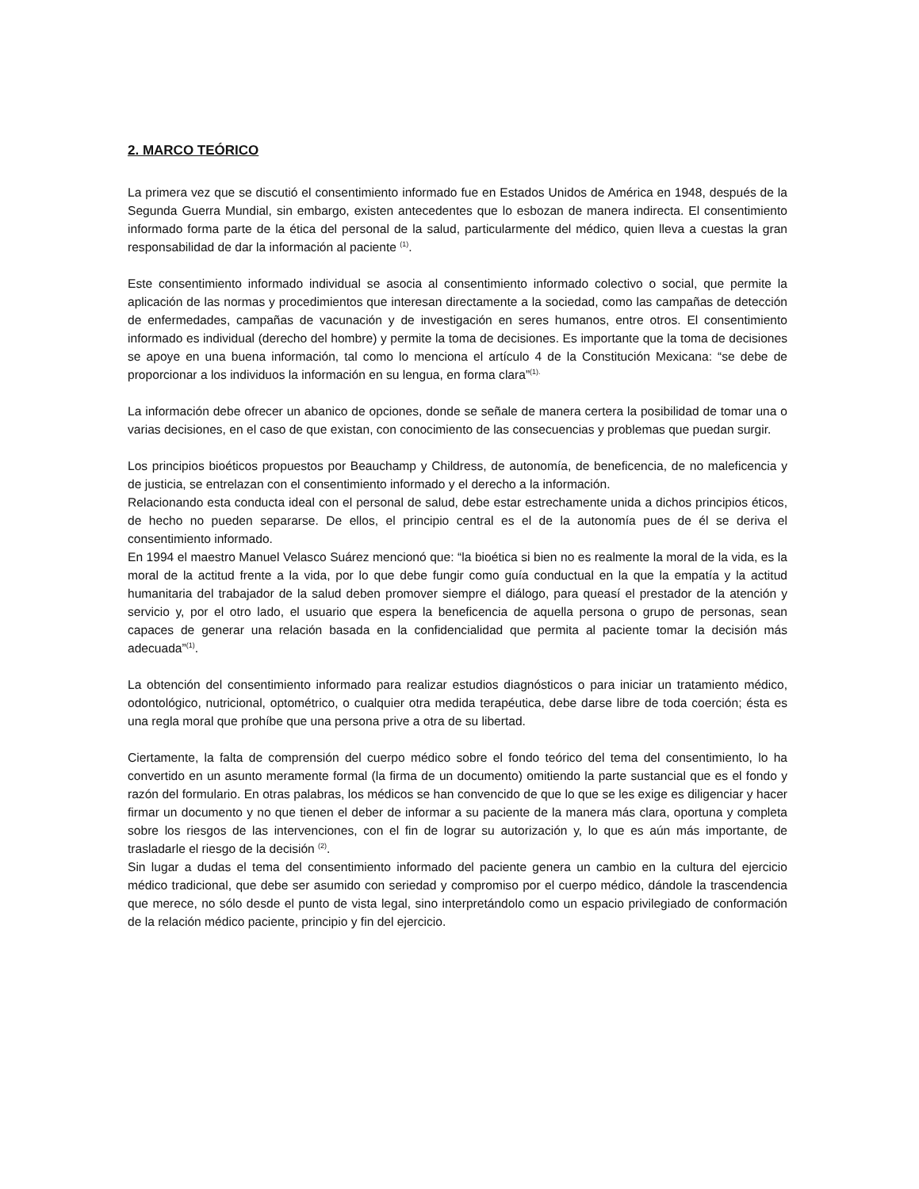2. MARCO TEÓRICO
La primera vez que se discutió el consentimiento informado fue en Estados Unidos de América en 1948, después de la Segunda Guerra Mundial, sin embargo, existen antecedentes que lo esbozan de manera indirecta. El consentimiento informado forma parte de la ética del personal de la salud, particularmente del médico, quien lleva a cuestas la gran responsabilidad de dar la información al paciente <sup>(1)</sup>.
Este consentimiento informado individual se asocia al consentimiento informado colectivo o social, que permite la aplicación de las normas y procedimientos que interesan directamente a la sociedad, como las campañas de detección de enfermedades, campañas de vacunación y de investigación en seres humanos, entre otros. El consentimiento informado es individual (derecho del hombre) y permite la toma de decisiones. Es importante que la toma de decisiones se apoye en una buena información, tal como lo menciona el artículo 4 de la Constitución Mexicana: “se debe de proporcionar a los individuos la información en su lengua, en forma clara”<sup>(1).</sup>
La información debe ofrecer un abanico de opciones, donde se señale de manera certera la posibilidad de tomar una o varias decisiones, en el caso de que existan, con conocimiento de las consecuencias y problemas que puedan surgir.
Los principios bioéticos propuestos por Beauchamp y Childress, de autonomía, de beneficencia, de no maleficencia y de justicia, se entrelazan con el consentimiento informado y el derecho a la información.
Relacionando esta conducta ideal con el personal de salud, debe estar estrechamente unida a dichos principios éticos, de hecho no pueden separarse. De ellos, el principio central es el de la autonomía pues de él se deriva el consentimiento informado.
En 1994 el maestro Manuel Velasco Suárez mencionó que: “la bioética si bien no es realmente la moral de la vida, es la moral de la actitud frente a la vida, por lo que debe fungir como guía conductual en la que la empatía y la actitud humanitaria del trabajador de la salud deben promover siempre el diálogo, para queasí el prestador de la atención y servicio y, por el otro lado, el usuario que espera la beneficencia de aquella persona o grupo de personas, sean capaces de generar una relación basada en la confidencialidad que permita al paciente tomar la decisión más adecuada”<sup>(1)</sup>.
La obtención del consentimiento informado para realizar estudios diagnósticos o para iniciar un tratamiento médico, odontológico, nutricional, optométrico, o cualquier otra medida terapéutica, debe darse libre de toda coerción; ésta es una regla moral que prohíbe que una persona prive a otra de su libertad.
Ciertamente, la falta de comprensión del cuerpo médico sobre el fondo teórico del tema del consentimiento, lo ha convertido en un asunto meramente formal (la firma de un documento) omitiendo la parte sustancial que es el fondo y razón del formulario. En otras palabras, los médicos se han convencido de que lo que se les exige es diligenciar y hacer firmar un documento y no que tienen el deber de informar a su paciente de la manera más clara, oportuna y completa sobre los riesgos de las intervenciones, con el fin de lograr su autorización y, lo que es aún más importante, de trasladarle el riesgo de la decisión <sup>(2)</sup>.
Sin lugar a dudas el tema del consentimiento informado del paciente genera un cambio en la cultura del ejercicio médico tradicional, que debe ser asumido con seriedad y compromiso por el cuerpo médico, dándole la trascendencia que merece, no sólo desde el punto de vista legal, sino interpretándolo como un espacio privilegiado de conformación de la relación médico paciente, principio y fin del ejercicio.